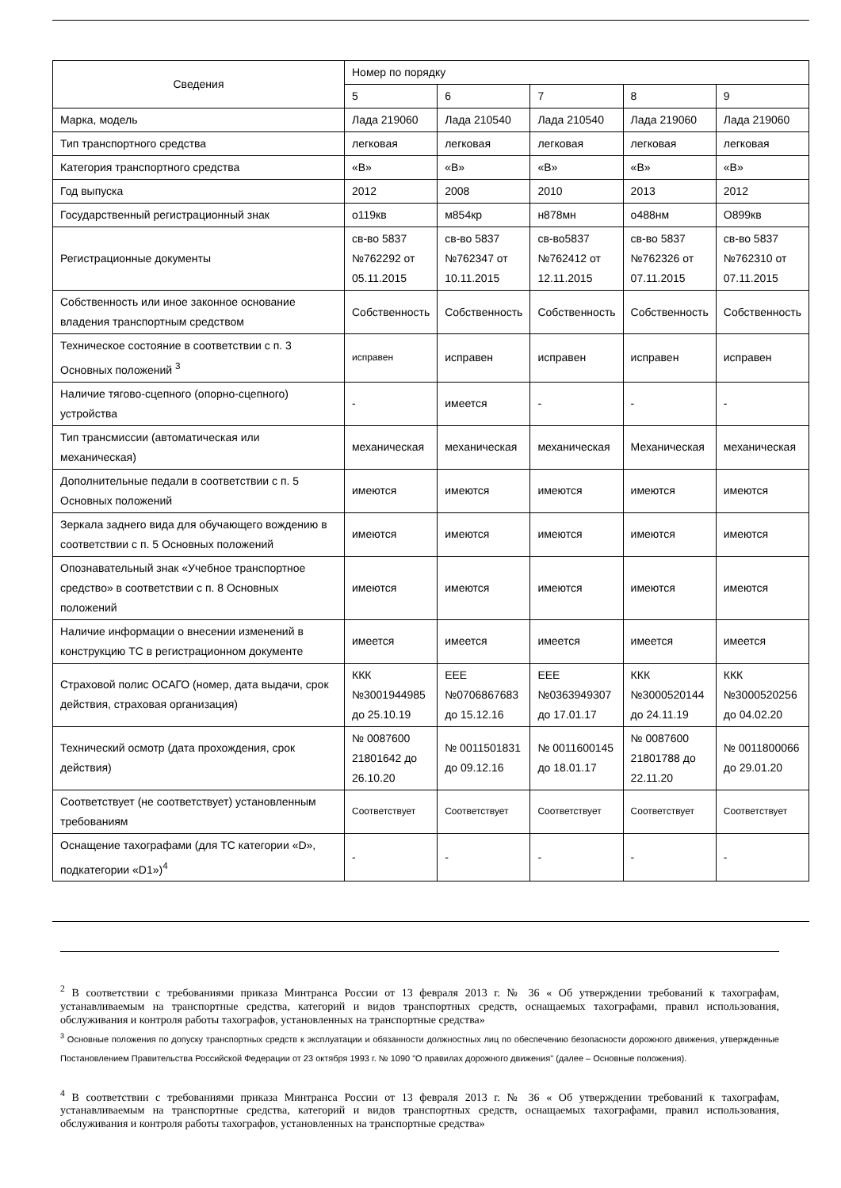| Сведения | Номер по порядку | | | | |
| --- | --- | --- | --- | --- | --- |
| | 5 | 6 | 7 | 8 | 9 |
| Марка, модель | Лада 219060 | Лада 210540 | Лада 210540 | Лада 219060 | Лада 219060 |
| Тип транспортного средства | легковая | легковая | легковая | легковая | легковая |
| Категория транспортного средства | «В» | «В» | «В» | «В» | «В» |
| Год выпуска | 2012 | 2008 | 2010 | 2013 | 2012 |
| Государственный регистрационный знак | о119кв | м854кр | н878мн | о488нм | О899кв |
| Регистрационные документы | св-во 5837 №762292 от 05.11.2015 | св-во 5837 №762347 от 10.11.2015 | св-во5837 №762412 от 12.11.2015 | св-во 5837 №762326 от 07.11.2015 | св-во 5837 №762310 от 07.11.2015 |
| Собственность или иное законное основание владения транспортным средством | Собственность | Собственность | Собственность | Собственность | Собственность |
| Техническое состояние в соответствии с п. 3 Основных положений <sup>3</sup> | исправен | исправен | исправен | исправен | исправен |
| Наличие тягово-сцепного (опорно-сцепного) устройства | - | имеется | - | - | - |
| Тип трансмиссии (автоматическая или механическая) | механическая | механическая | механическая | Механическая | механическая |
| Дополнительные педали в соответствии с п. 5 Основных положений | имеются | имеются | имеются | имеются | имеются |
| Зеркала заднего вида для обучающего вождению в соответствии с п. 5 Основных положений | имеются | имеются | имеются | имеются | имеются |
| Опознавательный знак «Учебное транспортное средство» в соответствии с п. 8 Основных положений | имеются | имеются | имеются | имеются | имеются |
| Наличие информации о внесении изменений в конструкцию ТС в регистрационном документе | имеется | имеется | имеется | имеется | имеется |
| Страховой полис ОСАГО (номер, дата выдачи, срок действия, страховая организация) | ККК №3001944985 до 25.10.19 | ЕЕЕ №0706867683 до 15.12.16 | ЕЕЕ №0363949307 до 17.01.17 | ККК №3000520144 до 24.11.19 | ККК №3000520256 до 04.02.20 |
| Технический осмотр (дата прохождения, срок действия) | № 0087600 21801642 до 26.10.20 | № 0011501831 до 09.12.16 | № 0011600145 до 18.01.17 | № 0087600 21801788 до 22.11.20 | № 0011800066 до 29.01.20 |
| Соответствует (не соответствует) установленным требованиям | Соответствует | Соответствует | Соответствует | Соответствует | Соответствует |
| Оснащение тахографами (для ТС категории «D», подкатегории «D1»)<sup>4</sup> | - | - | - | - | - |
<sup>2</sup> В соответствии с требованиями приказа Минтранса России от 13 февраля 2013 г. № 36 « Об утверждении требований к тахографам, устанавливаемым на транспортные средства, категорий и видов транспортных средств, оснащаемых тахографами, правил использования, обслуживания и контроля работы тахографов, установленных на транспортные средства»
<sup>3</sup> Основные положения по допуску транспортных средств к эксплуатации и обязанности должностных лиц по обеспечению безопасности дорожного движения, утвержденные Постановлением Правительства Российской Федерации от 23 октября 1993 г. № 1090 "О правилах дорожного движения" (далее – Основные положения).
<sup>4</sup> В соответствии с требованиями приказа Минтранса России от 13 февраля 2013 г. № 36 « Об утверждении требований к тахографам, устанавливаемым на транспортные средства, категорий и видов транспортных средств, оснащаемых тахографами, правил использования, обслуживания и контроля работы тахографов, установленных на транспортные средства»